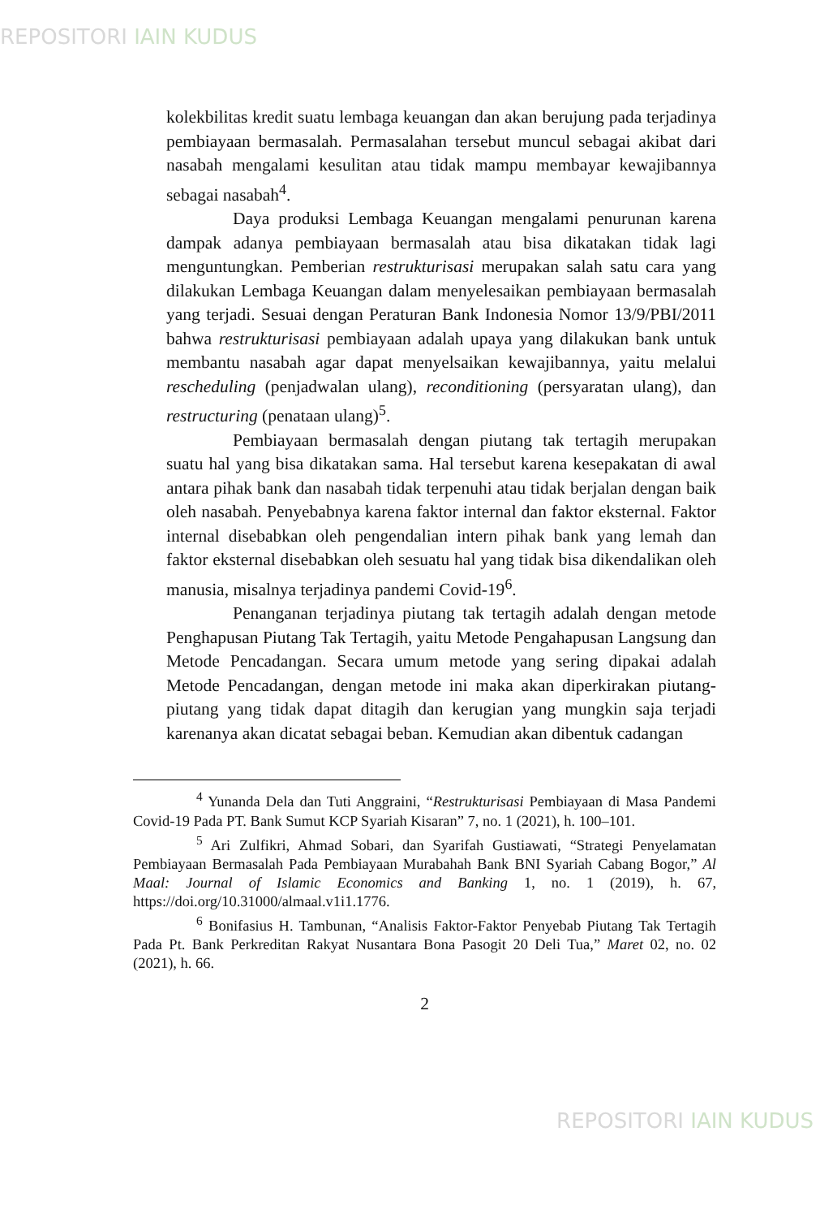REPOSITORI IAIN KUDUS
kolekbilitas kredit suatu lembaga keuangan dan akan berujung pada terjadinya pembiayaan bermasalah. Permasalahan tersebut muncul sebagai akibat dari nasabah mengalami kesulitan atau tidak mampu membayar kewajibannya sebagai nasabah<sup>4</sup>.
Daya produksi Lembaga Keuangan mengalami penurunan karena dampak adanya pembiayaan bermasalah atau bisa dikatakan tidak lagi menguntungkan. Pemberian restrukturisasi merupakan salah satu cara yang dilakukan Lembaga Keuangan dalam menyelesaikan pembiayaan bermasalah yang terjadi. Sesuai dengan Peraturan Bank Indonesia Nomor 13/9/PBI/2011 bahwa restrukturisasi pembiayaan adalah upaya yang dilakukan bank untuk membantu nasabah agar dapat menyelsaikan kewajibannya, yaitu melalui rescheduling (penjadwalan ulang), reconditioning (persyaratan ulang), dan restructuring (penataan ulang)<sup>5</sup>.
Pembiayaan bermasalah dengan piutang tak tertagih merupakan suatu hal yang bisa dikatakan sama. Hal tersebut karena kesepakatan di awal antara pihak bank dan nasabah tidak terpenuhi atau tidak berjalan dengan baik oleh nasabah. Penyebabnya karena faktor internal dan faktor eksternal. Faktor internal disebabkan oleh pengendalian intern pihak bank yang lemah dan faktor eksternal disebabkan oleh sesuatu hal yang tidak bisa dikendalikan oleh manusia, misalnya terjadinya pandemi Covid-19<sup>6</sup>.
Penanganan terjadinya piutang tak tertagih adalah dengan metode Penghapusan Piutang Tak Tertagih, yaitu Metode Pengahapusan Langsung dan Metode Pencadangan. Secara umum metode yang sering dipakai adalah Metode Pencadangan, dengan metode ini maka akan diperkirakan piutang-piutang yang tidak dapat ditagih dan kerugian yang mungkin saja terjadi karenanya akan dicatat sebagai beban. Kemudian akan dibentuk cadangan
<sup>4</sup> Yunanda Dela dan Tuti Anggraini, “Restrukturisasi Pembiayaan di Masa Pandemi Covid-19 Pada PT. Bank Sumut KCP Syariah Kisaran” 7, no. 1 (2021), h. 100–101.
<sup>5</sup> Ari Zulfikri, Ahmad Sobari, dan Syarifah Gustiawati, “Strategi Penyelamatan Pembiayaan Bermasalah Pada Pembiayaan Murabahah Bank BNI Syariah Cabang Bogor,” Al Maal: Journal of Islamic Economics and Banking 1, no. 1 (2019), h. 67, https://doi.org/10.31000/almaal.v1i1.1776.
<sup>6</sup> Bonifasius H. Tambunan, “Analisis Faktor-Faktor Penyebab Piutang Tak Tertagih Pada Pt. Bank Perkreditan Rakyat Nusantara Bona Pasogit 20 Deli Tua,” Maret 02, no. 02 (2021), h. 66.
2
REPOSITORI IAIN KUDUS